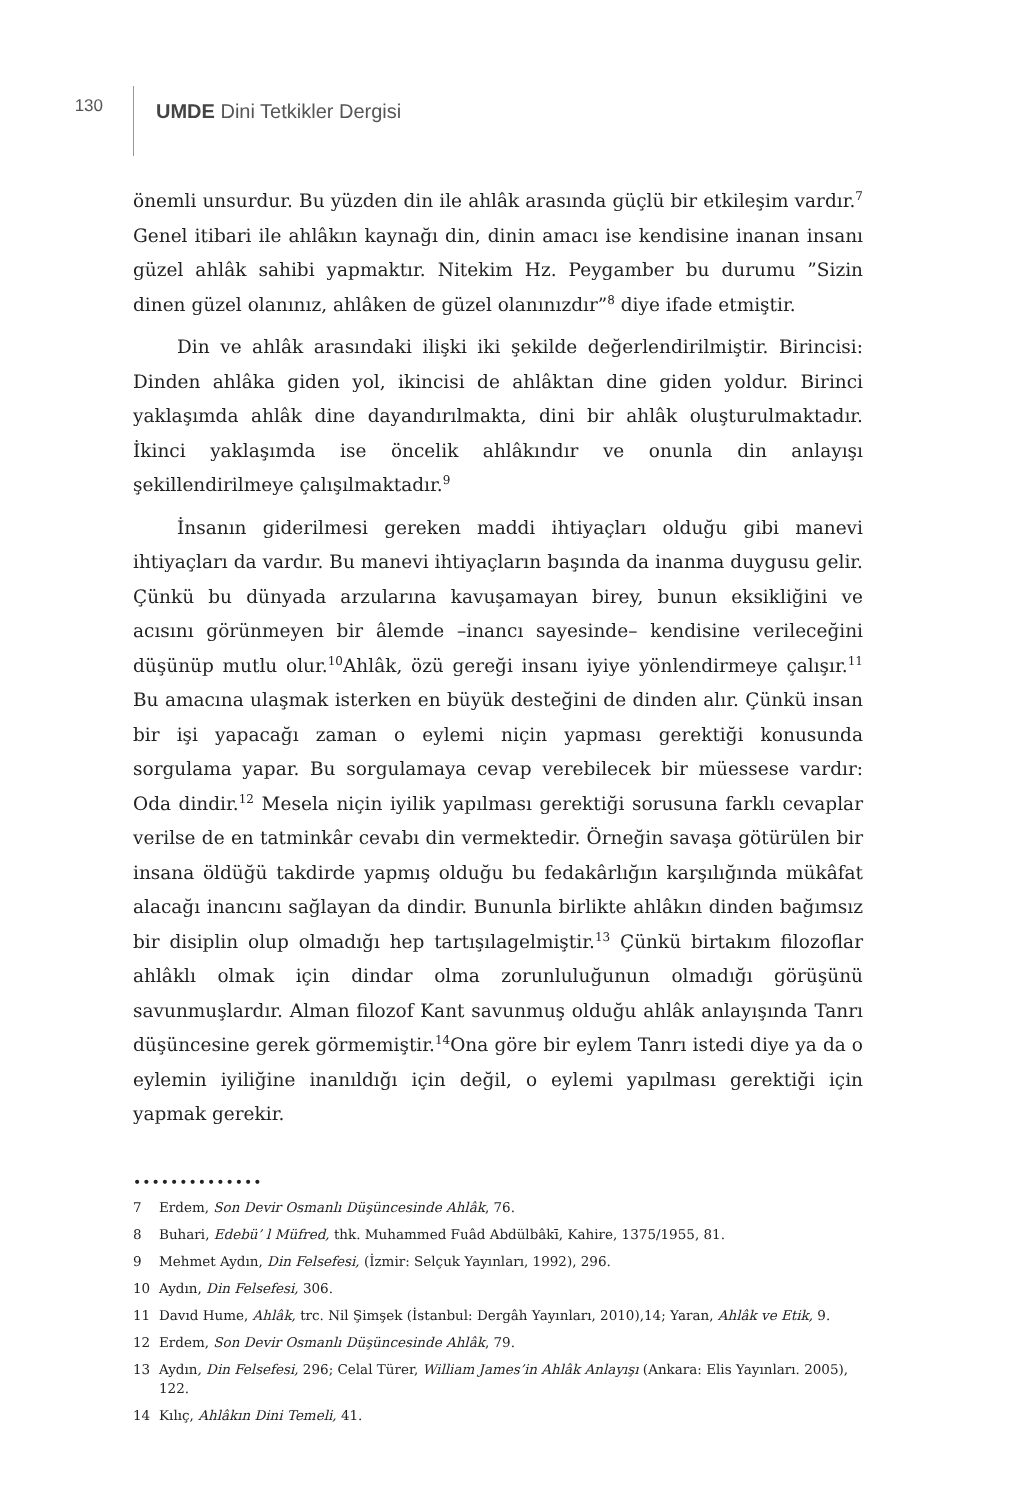130
UMDE Dini Tetkikler Dergisi
önemli unsurdur. Bu yüzden din ile ahlâk arasında güçlü bir etkileşim vardır.<sup>7</sup> Genel itibari ile ahlâkın kaynağı din, dinin amacı ise kendisine inanan insanı güzel ahlâk sahibi yapmaktır. Nitekim Hz. Peygamber bu durumu ”Sizin dinen güzel olanınız, ahlâken de güzel olanınızdır”<sup>8</sup> diye ifade etmiştir.
Din ve ahlâk arasındaki ilişki iki şekilde değerlendirilmiştir. Birincisi: Dinden ahlâka giden yol, ikincisi de ahlâktan dine giden yoldur. Birinci yaklaşımda ahlâk dine dayandırılmakta, dini bir ahlâk oluşturulmaktadır. İkinci yaklaşımda ise öncelik ahlâkındır ve onunla din anlayışı şekillendirilmeye çalışılmaktadır.<sup>9</sup>
İnsanın giderilmesi gereken maddi ihtiyaçları olduğu gibi manevi ihtiyaçları da vardır. Bu manevi ihtiyaçların başında da inanma duygusu gelir. Çünkü bu dünyada arzularına kavuşamayan birey, bunun eksikliğini ve acısını görünmeyen bir âlemde –inancı sayesinde– kendisine verileceğini düşünüp mutlu olur.<sup>10</sup>Ahlâk, özü gereği insanı iyiye yönlendirmeye çalışır.<sup>11</sup> Bu amacına ulaşmak isterken en büyük desteğini de dinden alır. Çünkü insan bir işi yapacağı zaman o eylemi niçin yapması gerektiği konusunda sorgulama yapar. Bu sorgulamaya cevap verebilecek bir müessese vardır: Oda dindir.<sup>12</sup> Mesela niçin iyilik yapılması gerektiği sorusuna farklı cevaplar verilse de en tatminkâr cevabı din vermektedir. Örneğin savaşa götürülen bir insana öldüğü takdirde yapmış olduğu bu fedakârlığın karşılığında mükâfat alacağı inancını sağlayan da dindir. Bununla birlikte ahlâkın dinden bağımsız bir disiplin olup olmadığı hep tartışılagelmiştir.<sup>13</sup> Çünkü birtakım filozoflar ahlâklı olmak için dindar olma zorunluluğunun olmadığı görüşünü savunmuşlardır. Alman filozof Kant savunmuş olduğu ahlâk anlayışında Tanrı düşüncesine gerek görmemiştir.<sup>14</sup>Ona göre bir eylem Tanrı istedi diye ya da o eylemin iyiliğine inanıldığı için değil, o eylemi yapılması gerektiği için yapmak gerekir.
••••••••••••••
7 Erdem, Son Devir Osmanlı Düşüncesinde Ahlâk, 76.
8 Buhari, Edebü’ l Müfred, thk. Muhammed Fuâd Abdülbâkī, Kahire, 1375/1955, 81.
9 Mehmet Aydın, Din Felsefesi, (İzmir: Selçuk Yayınları, 1992), 296.
10 Aydın, Din Felsefesi, 306.
11 Davıd Hume, Ahlâk, trc. Nil Şimşek (İstanbul: Dergâh Yayınları, 2010),14; Yaran, Ahlâk ve Etik, 9.
12 Erdem, Son Devir Osmanlı Düşüncesinde Ahlâk, 79.
13 Aydın, Din Felsefesi, 296; Celal Türer, William James’in Ahlâk Anlayışı (Ankara: Elis Yayınları. 2005), 122.
14 Kılıç, Ahlâkın Dini Temeli, 41.